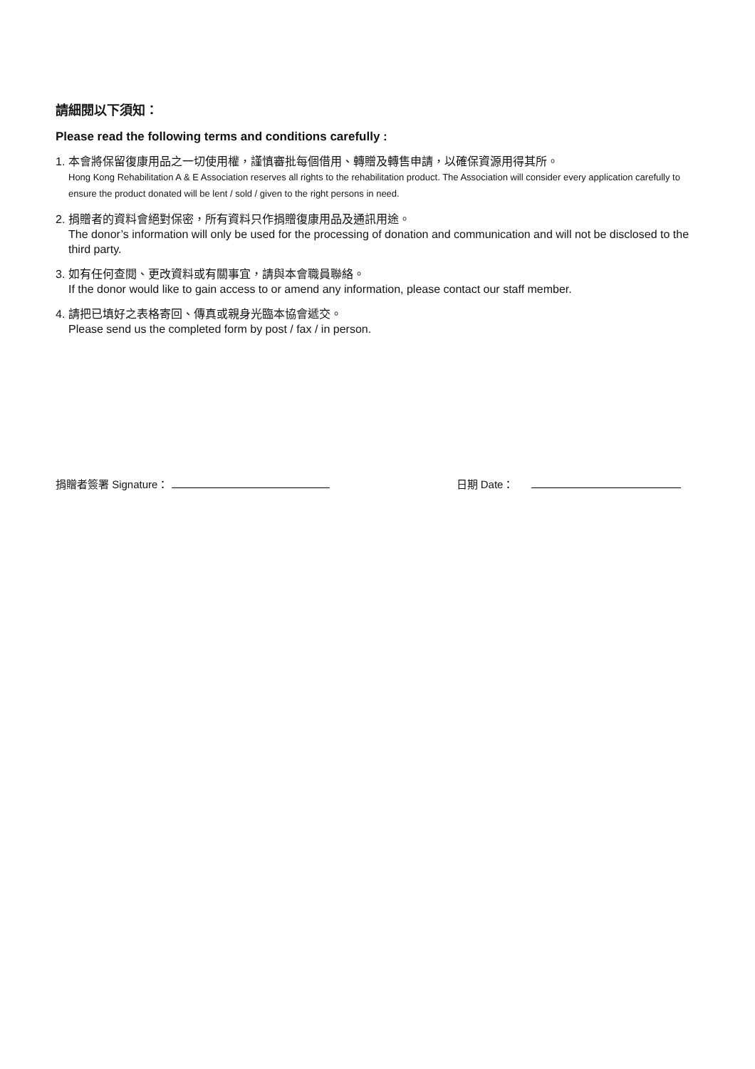請細閱以下須知：
Please read the following terms and conditions carefully :
1. 本會將保留復康用品之一切使用權，謹慎審批每個借用、轉贈及轉售申請，以確保資源用得其所。
Hong Kong Rehabilitation A & E Association reserves all rights to the rehabilitation product. The Association will consider every application carefully to ensure the product donated will be lent / sold / given to the right persons in need.
2. 捐贈者的資料會絕對保密，所有資料只作捐贈復康用品及通訊用途。
The donor’s information will only be used for the processing of donation and communication and will not be disclosed to the third party.
3. 如有任何查閱、更改資料或有關事宜，請與本會職員聯絡。
If the donor would like to gain access to or amend any information, please contact our staff member.
4. 請把已填好之表格寄回、傳真或親身光臨本協會遞交。
Please send us the completed form by post / fax / in person.
捐贈者簽署 Signature： 日期 Date：